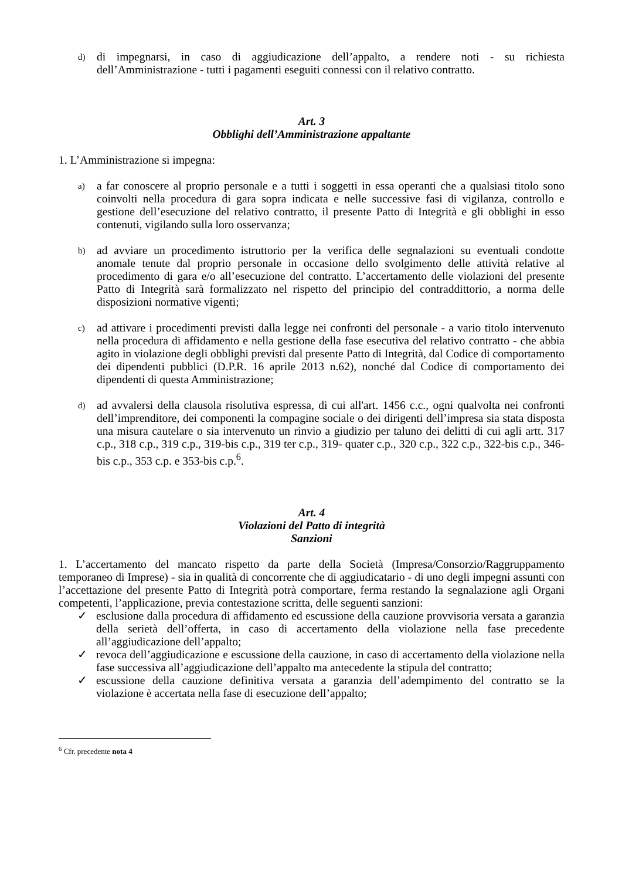d) di impegnarsi, in caso di aggiudicazione dell’appalto, a rendere noti - su richiesta dell’Amministrazione - tutti i pagamenti eseguiti connessi con il relativo contratto.
Art. 3
Obblighi dell’Amministrazione appaltante
1. L’Amministrazione si impegna:
a) a far conoscere al proprio personale e a tutti i soggetti in essa operanti che a qualsiasi titolo sono coinvolti nella procedura di gara sopra indicata e nelle successive fasi di vigilanza, controllo e gestione dell’esecuzione del relativo contratto, il presente Patto di Integrità e gli obblighi in esso contenuti, vigilando sulla loro osservanza;
b) ad avviare un procedimento istruttorio per la verifica delle segnalazioni su eventuali condotte anomale tenute dal proprio personale in occasione dello svolgimento delle attività relative al procedimento di gara e/o all’esecuzione del contratto. L’accertamento delle violazioni del presente Patto di Integrità sarà formalizzato nel rispetto del principio del contraddittorio, a norma delle disposizioni normative vigenti;
c) ad attivare i procedimenti previsti dalla legge nei confronti del personale - a vario titolo intervenuto nella procedura di affidamento e nella gestione della fase esecutiva del relativo contratto - che abbia agito in violazione degli obblighi previsti dal presente Patto di Integrità, dal Codice di comportamento dei dipendenti pubblici (D.P.R. 16 aprile 2013 n.62), nonché dal Codice di comportamento dei dipendenti di questa Amministrazione;
d) ad avvalersi della clausola risolutiva espressa, di cui all'art. 1456 c.c., ogni qualvolta nei confronti dell’imprenditore, dei componenti la compagine sociale o dei dirigenti dell’impresa sia stata disposta una misura cautelare o sia intervenuto un rinvio a giudizio per taluno dei delitti di cui agli artt. 317 c.p., 318 c.p., 319 c.p., 319-bis c.p., 319 ter c.p., 319- quater c.p., 320 c.p., 322 c.p., 322-bis c.p., 346-bis c.p., 353 c.p. e 353-bis c.p.<sup>6</sup>.
Art. 4
Violazioni del Patto di integrità
Sanzioni
1. L’accertamento del mancato rispetto da parte della Società (Impresa/Consorzio/Raggruppamento temporaneo di Imprese) - sia in qualità di concorrente che di aggiudicatario - di uno degli impegni assunti con l’accettazione del presente Patto di Integrità potrà comportare, ferma restando la segnalazione agli Organi competenti, l’applicazione, previa contestazione scritta, delle seguenti sanzioni:
✓ esclusione dalla procedura di affidamento ed escussione della cauzione provvisoria versata a garanzia della serietà dell’offerta, in caso di accertamento della violazione nella fase precedente all’aggiudicazione dell’appalto;
✓ revoca dell’aggiudicazione e escussione della cauzione, in caso di accertamento della violazione nella fase successiva all’aggiudicazione dell’appalto ma antecedente la stipula del contratto;
✓ escussione della cauzione definitiva versata a garanzia dell’adempimento del contratto se la violazione è accertata nella fase di esecuzione dell’appalto;
<sup>6</sup> Cfr. precedente nota 4